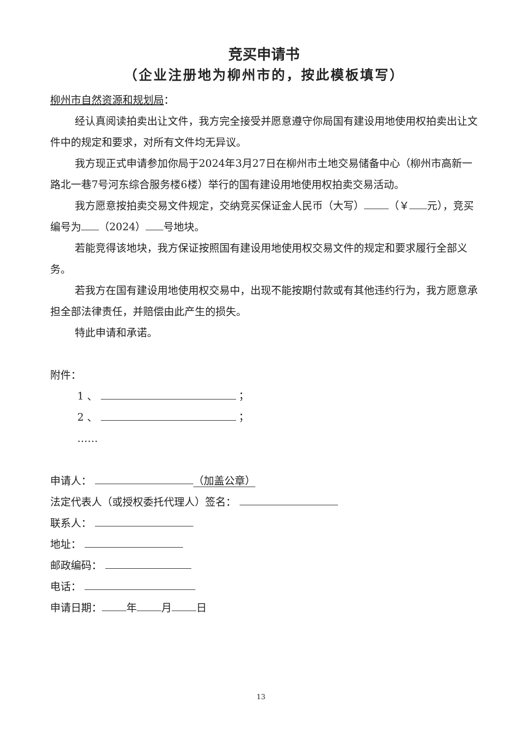竞买申请书
（企业注册地为柳州市的，按此模板填写）
柳州市自然资源和规划局：
经认真阅读拍卖出让文件，我方完全接受并愿意遵守你局国有建设用地使用权拍卖出让文件中的规定和要求，对所有文件均无异议。
我方现正式申请参加你局于2024年3月27日在柳州市土地交易储备中心（柳州市高新一路北一巷7号河东综合服务楼6楼）举行的国有建设用地使用权拍卖交易活动。
我方愿意按拍卖交易文件规定，交纳竞买保证金人民币（大写） （￥ 元），竞买编号为 （2024） 号地块。
若能竞得该地块，我方保证按照国有建设用地使用权交易文件的规定和要求履行全部义务。
若我方在国有建设用地使用权交易中，出现不能按期付款或有其他违约行为，我方愿意承担全部法律责任，并赔偿由此产生的损失。
特此申请和承诺。
附件：
1 、 ；
2 、 ；
……
申请人： （加盖公章）
法定代表人（或授权委托代理人）签名：
联系人：
地址：
邮政编码：
电话：
申请日期： 年 月 日
13